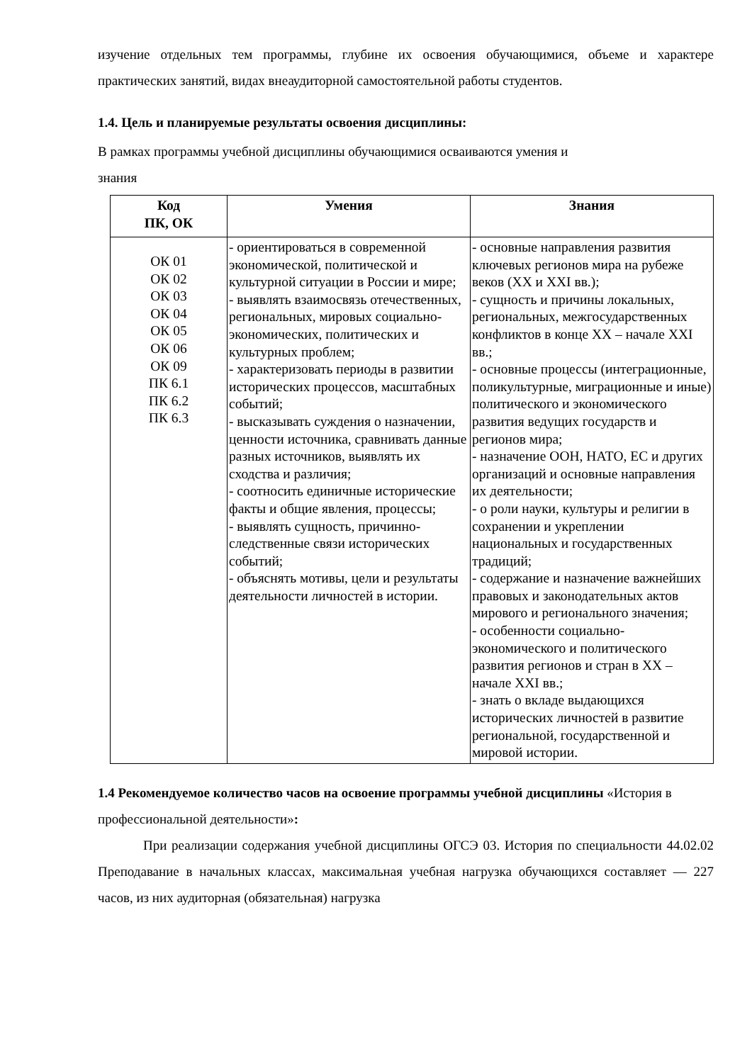изучение отдельных тем программы, глубине их освоения обучающимися, объеме и характере практических занятий, видах внеаудиторной самостоятельной работы студентов.
1.4. Цель и планируемые результаты освоения дисциплины:
В рамках программы учебной дисциплины обучающимися осваиваются умения и
знания
| Код ПК, ОК | Умения | Знания |
| --- | --- | --- |
| ОК 01 ОК 02 ОК 03 ОК 04 ОК 05 ОК 06 ОК 09 ПК 6.1 ПК 6.2 ПК 6.3 | - ориентироваться в современной экономической, политической и культурной ситуации в России и мире; - выявлять взаимосвязь отечественных, региональных, мировых социально-экономических, политических и культурных проблем; - характеризовать периоды в развитии исторических процессов, масштабных событий; - высказывать суждения о назначении, ценности источника, сравнивать данные разных источников, выявлять их сходства и различия; - соотносить единичные исторические факты и общие явления, процессы; - выявлять сущность, причинно-следственные связи исторических событий; - объяснять мотивы, цели и результаты деятельности личностей в истории. | - основные направления развития ключевых регионов мира на рубеже веков (XX и XXI вв.); - сущность и причины локальных, региональных, межгосударственных конфликтов в конце XX – начале XXI вв.; - основные процессы (интеграционные, поликультурные, миграционные и иные) политического и экономического развития ведущих государств и регионов мира; - назначение ООН, НАТО, ЕС и других организаций и основные направления их деятельности; - о роли науки, культуры и религии в сохранении и укреплении национальных и государственных традиций; - содержание и назначение важнейших правовых и законодательных актов мирового и регионального значения; - особенности социально-экономического и политического развития регионов и стран в XX – начале XXI вв.; - знать о вкладе выдающихся исторических личностей в развитие региональной, государственной и мировой истории. |
1.4 Рекомендуемое количество часов на освоение программы учебной дисциплины «История в профессиональной деятельности»:
При реализации содержания учебной дисциплины ОГСЭ 03. История по специальности 44.02.02 Преподавание в начальных классах, максимальная учебная нагрузка обучающихся составляет — 227 часов, из них аудиторная (обязательная) нагрузка